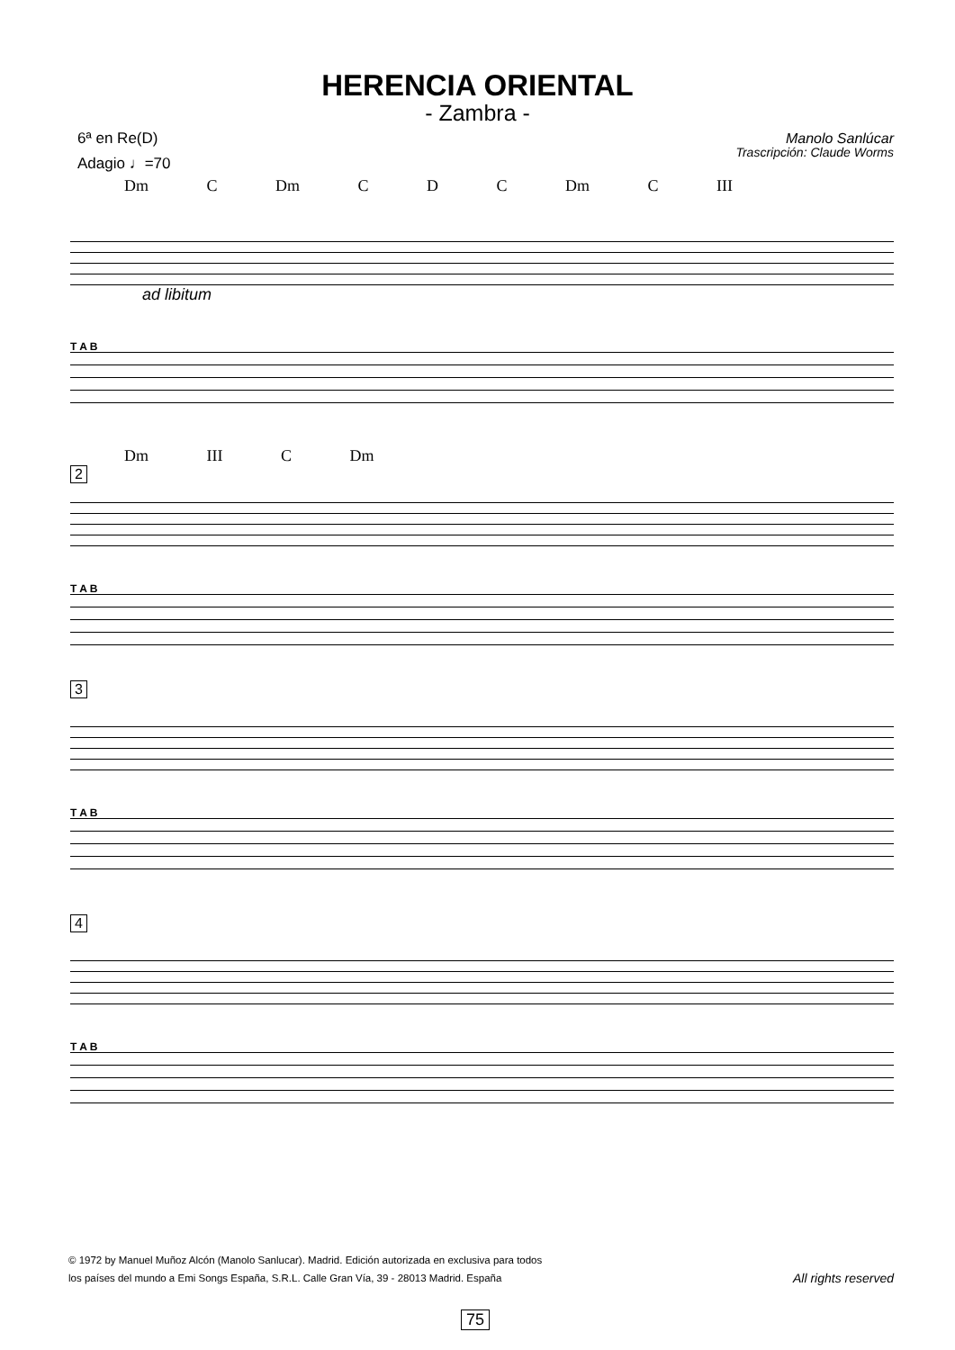HERENCIA ORIENTAL
- Zambra -
6ª en Re(D)
Adagio ♩=70
Manolo Sanlúcar
Trascripción: Claude Worms
Dm C Dm C D C Dm C III
ad libitum
T A B
Dm III C Dm
2
T A B
3
T A B
4
T A B
© 1972 by Manuel Muñoz Alcón (Manolo Sanlucar). Madrid. Edición autorizada en exclusiva para todos
los países del mundo a Emi Songs España, S.R.L. Calle Gran Vía, 39 - 28013 Madrid. España
All rights reserved
75